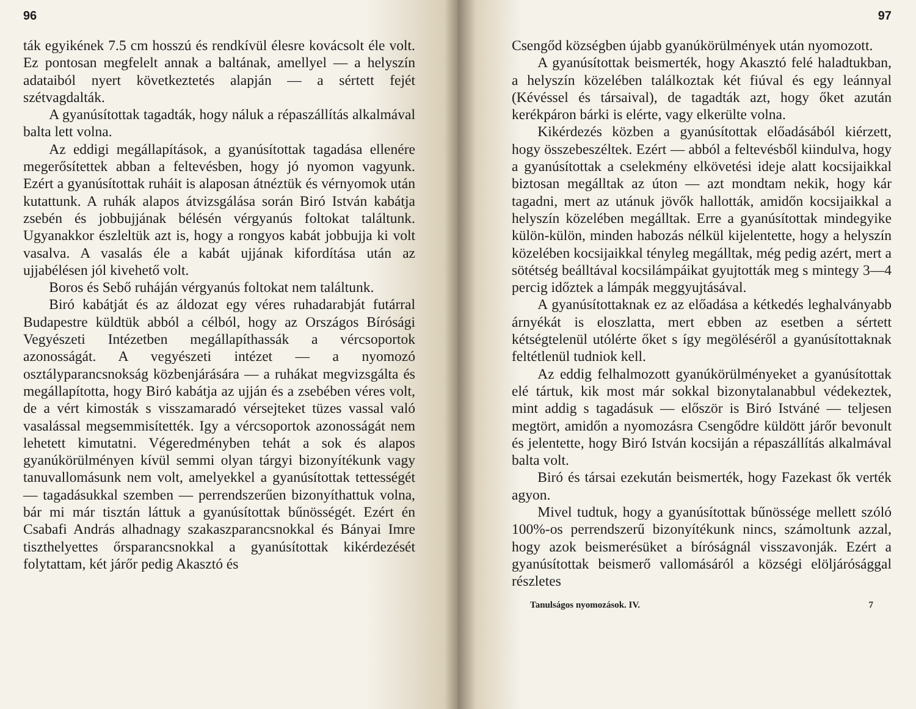96
ták egyikének 7.5 cm hosszú és rendkívül élesre kovácsolt éle volt. Ez pontosan megfelelt annak a baltának, amellyel — a helyszín adataiból nyert következtetés alapján — a sértett fejét szétvagdalták.
A gyanúsítottak tagadták, hogy náluk a répaszállítás alkalmával balta lett volna.
Az eddigi megállapítások, a gyanúsítottak tagadása ellenére megerősítettek abban a feltevésben, hogy jó nyomon vagyunk. Ezért a gyanúsítottak ruháit is alaposan átnéztük és vérnyomok után kutattunk. A ruhák alapos átvizsgálása során Biró István kabátja zsebén és jobbujjának bélésén vérgyanús foltokat találtunk. Ugyanakkor észleltük azt is, hogy a rongyos kabát jobbujja ki volt vasalva. A vasalás éle a kabát ujjának kifordítása után az ujjabélésen jól kivehető volt.
Boros és Sebő ruháján vérgyanús foltokat nem találtunk.
Biró kabátját és az áldozat egy véres ruhadarabját futárral Budapestre küldtük abból a célból, hogy az Országos Bírósági Vegyészeti Intézetben megállapíthassák a vércsoportok azonosságát. A vegyészeti intézet — a nyomozó osztályparancsnokság közbenjárására — a ruhákat megvizsgálta és megállapította, hogy Biró kabátja az ujján és a zsebében véres volt, de a vért kimosták s visszamaradó vérsejteket tüzes vassal való vasalással megsemmisítették. Igy a vércsoportok azonosságát nem lehetett kimutatni. Végeredményben tehát a sok és alapos gyanúkörülményen kívül semmi olyan tárgyi bizonyítékunk vagy tanuvallomásunk nem volt, amelyekkel a gyanúsítottak tettességét — tagadásukkal szemben — perrendszerűen bizonyíthattuk volna, bár mi már tisztán láttuk a gyanúsítottak bűnösségét. Ezért én Csabafi András alhadnagy szakaszparancsnokkal és Bányai Imre tiszthelyettes őrsparancsnokkal a gyanúsítottak kikérdezését folytattam, két járőr pedig Akasztó és
97
Csengőd községben újabb gyanúkörülmények után nyomozott.
A gyanúsítottak beismerték, hogy Akasztó felé haladtukban, a helyszín közelében találkoztak két fiúval és egy leánnyal (Kévéssel és társaival), de tagadták azt, hogy őket azután kerékpáron bárki is elérte, vagy elkerülte volna.
Kikérdezés közben a gyanúsítottak előadásából kiérzett, hogy összebeszéltek. Ezért — abból a feltevésből kiindulva, hogy a gyanúsítottak a cselekmény elkövetési ideje alatt kocsijaikkal biztosan megálltak az úton — azt mondtam nekik, hogy kár tagadni, mert az utánuk jövők hallották, amidőn kocsijaikkal a helyszín közelében megálltak. Erre a gyanúsítottak mindegyike külön-külön, minden habozás nélkül kijelentette, hogy a helyszín közelében kocsijaikkal tényleg megálltak, még pedig azért, mert a sötétség beálltával kocsilámpáikat gyujtották meg s mintegy 3—4 percig időztek a lámpák meggyujtásával.
A gyanúsítottaknak ez az előadása a kétkedés leghalványabb árnyékát is eloszlatta, mert ebben az esetben a sértett kétségtelenül utólérte őket s így megöléséről a gyanúsítottaknak feltétlenül tudniok kell.
Az eddig felhalmozott gyanúkörülményeket a gyanúsítottak elé tártuk, kik most már sokkal bizonytalanabbul védekeztek, mint addig s tagadásuk — először is Biró Istváné — teljesen megtört, amidőn a nyomozásra Csengődre küldött járőr bevonult és jelentette, hogy Biró István kocsiján a répaszállítás alkalmával balta volt.
Biró és társai ezekután beismerték, hogy Fazekast ők verték agyon.
Mivel tudtuk, hogy a gyanúsítottak bűnössége mellett szóló 100%-os perrendszerű bizonyítékunk nincs, számoltunk azzal, hogy azok beismerésüket a bíróságnál visszavonják. Ezért a gyanúsítottak beismerő vallomásáról a községi elöljárósággal részletes
Tanulságos nyomozások. IV. 7